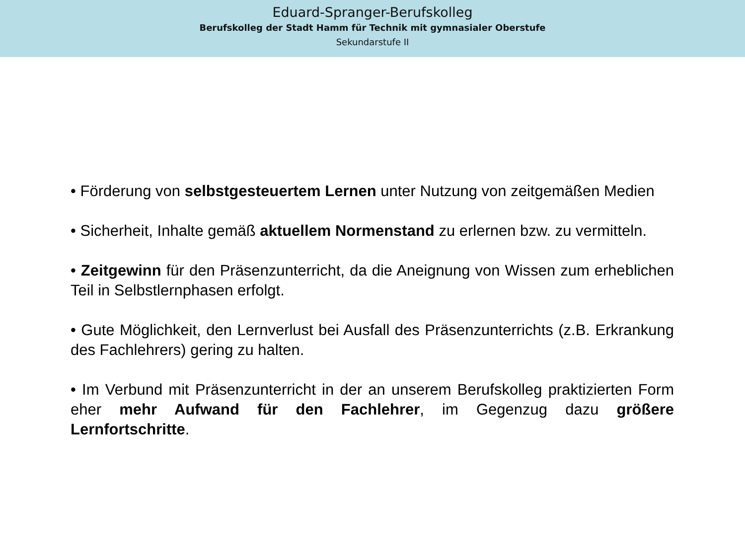Eduard-Spranger-Berufskolleg
Berufskolleg der Stadt Hamm für Technik mit gymnasialer Oberstufe
Sekundarstufe II
• Förderung von selbstgesteuertem Lernen unter Nutzung von zeitgemäßen Medien
• Sicherheit, Inhalte gemäß aktuellem Normenstand zu erlernen bzw. zu vermitteln.
• Zeitgewinn für den Präsenzunterricht, da die Aneignung von Wissen zum erheblichen Teil in Selbstlernphasen erfolgt.
• Gute Möglichkeit, den Lernverlust bei Ausfall des Präsenzunterrichts (z.B. Erkrankung des Fachlehrers) gering zu halten.
• Im Verbund mit Präsenzunterricht in der an unserem Berufskolleg praktizierten Form eher mehr Aufwand für den Fachlehrer, im Gegenzug dazu größere Lernfortschritte.